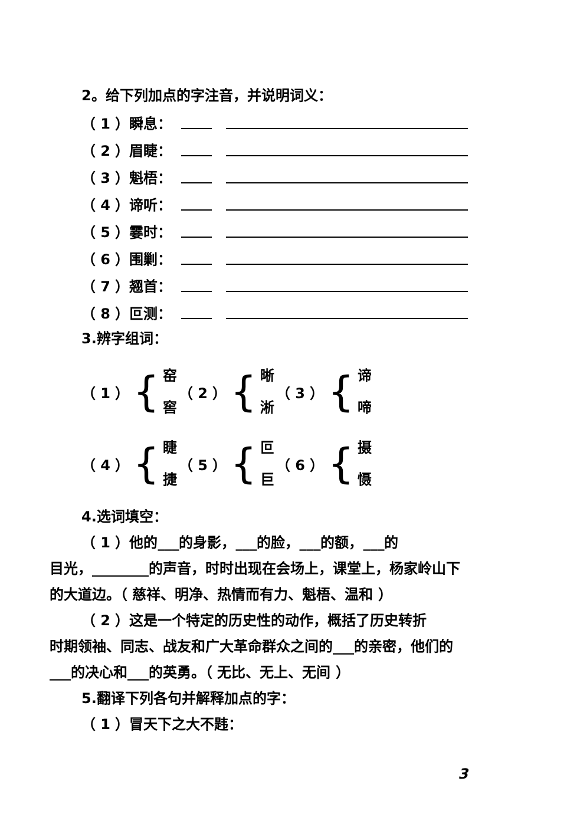2。给下列加点的字注音，并说明词义：
（ 1 ）瞬息：
（ 2 ）眉睫：
（ 3 ）魁梧：
（ 4 ）谛听：
（ 5 ）霎时：
（ 6 ）围剿：
（ 7 ）翘首：
（ 8 ）叵测：
3.辨字组词：
（ 1 ） {
窑
窖
（ 2 ） {
晰
淅
（ 3 ） {
谛
啼
（ 4 ） {
睫
捷
（ 5 ） {
叵
巨
（ 6 ） {
摄
慑
4.选词填空：
（ 1 ）他的___的身影，___的脸，___的额，___的
目光，________的声音，时时出现在会场上，课堂上，杨家岭山下的大道边。（ 慈祥、明净、热情而有力、魁梧、温和 ）
（ 2 ）这是一个特定的历史性的动作，概括了历史转折
时期领袖、同志、战友和广大革命群众之间的___的亲密，他们的___的决心和___的英勇。（ 无比、无上、无间 ）
5.翻译下列各句并解释加点的字：
（ 1 ）冒天下之大不韪：
3